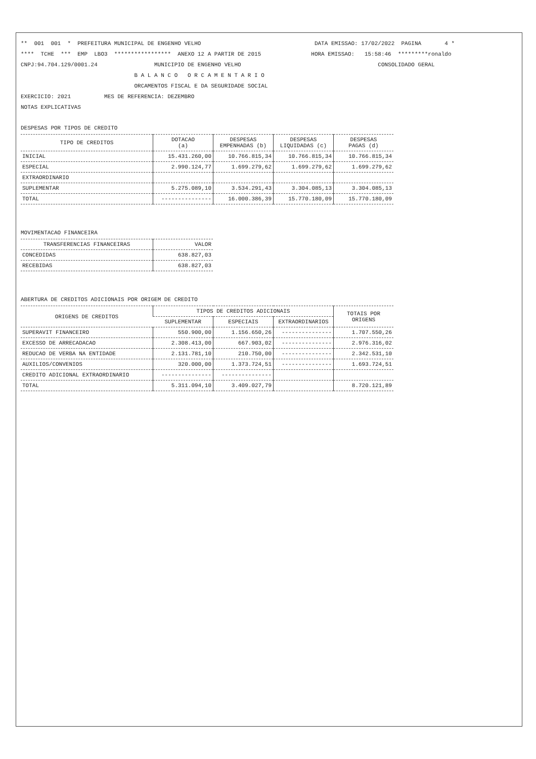** 001 001 * PREFEITURA MUNICIPAL DE ENGENHO VELHO DATA EMISSAO: 17/02/2022 PAGINA 4 * **** TCHE *** EMP LBO3 ***************** ANEXO 12 A PARTIR DE 2015 HORA EMISSAO: 15:58:46 *********ronaldo CNPJ:94.704.129/0001.24 MUNICIPIO DE ENGENHO VELHO CONSOLIDADO GERAL B A L A N C O O R C A M E N T A R I O ORCAMENTOS FISCAL E DA SEGURIDADE SOCIAL EXERCICIO: 2021 MES DE REFERENCIA: DEZEMBRO NOTAS EXPLICATIVAS
DESPESAS POR TIPOS DE CREDITO
| TIPO DE CREDITOS | DOTACAO (a) | DESPESAS EMPENHADAS (b) | DESPESAS LIQUIDADAS (c) | DESPESAS PAGAS (d) |
| --- | --- | --- | --- | --- |
| INICIAL | 15.431.260,00 | 10.766.815,34 | 10.766.815,34 | 10.766.815,34 |
| ESPECIAL | 2.990.124,77 | 1.699.279,62 | 1.699.279,62 | 1.699.279,62 |
| EXTRAORDINARIO | | | | |
| SUPLEMENTAR | 5.275.089,10 | 3.534.291,43 | 3.304.085,13 | 3.304.085,13 |
| TOTAL | --------------- | 16.000.386,39 | 15.770.180,09 | 15.770.180,09 |
MOVIMENTACAO FINANCEIRA
| TRANSFERENCIAS FINANCEIRAS | VALOR |
| --- | --- |
| CONCEDIDAS | 638.827,03 |
| RECEBIDAS | 638.827,03 |
ABERTURA DE CREDITOS ADICIONAIS POR ORIGEM DE CREDITO
| ORIGENS DE CREDITOS | TIPOS DE CREDITOS ADICIONAIS | | | TOTAIS POR ORIGENS |
| --- | --- | --- | --- | --- |
| | SUPLEMENTAR | ESPECIAIS | EXTRAORDINARIOS | |
| SUPERAVIT FINANCEIRO | 550.900,00 | 1.156.650,26 | --------------- | 1.707.550,26 |
| EXCESSO DE ARRECADACAO | 2.308.413,00 | 667.903,02 | --------------- | 2.976.316,02 |
| REDUCAO DE VERBA NA ENTIDADE | 2.131.781,10 | 210.750,00 | --------------- | 2.342.531,10 |
| AUXILIOS/CONVENIOS | 320.000,00 | 1.373.724,51 | --------------- | 1.693.724,51 |
| CREDITO ADICIONAL EXTRAORDINARIO | --------------- | --------------- | | |
| TOTAL | 5.311.094,10 | 3.409.027,79 | | 8.720.121,89 |